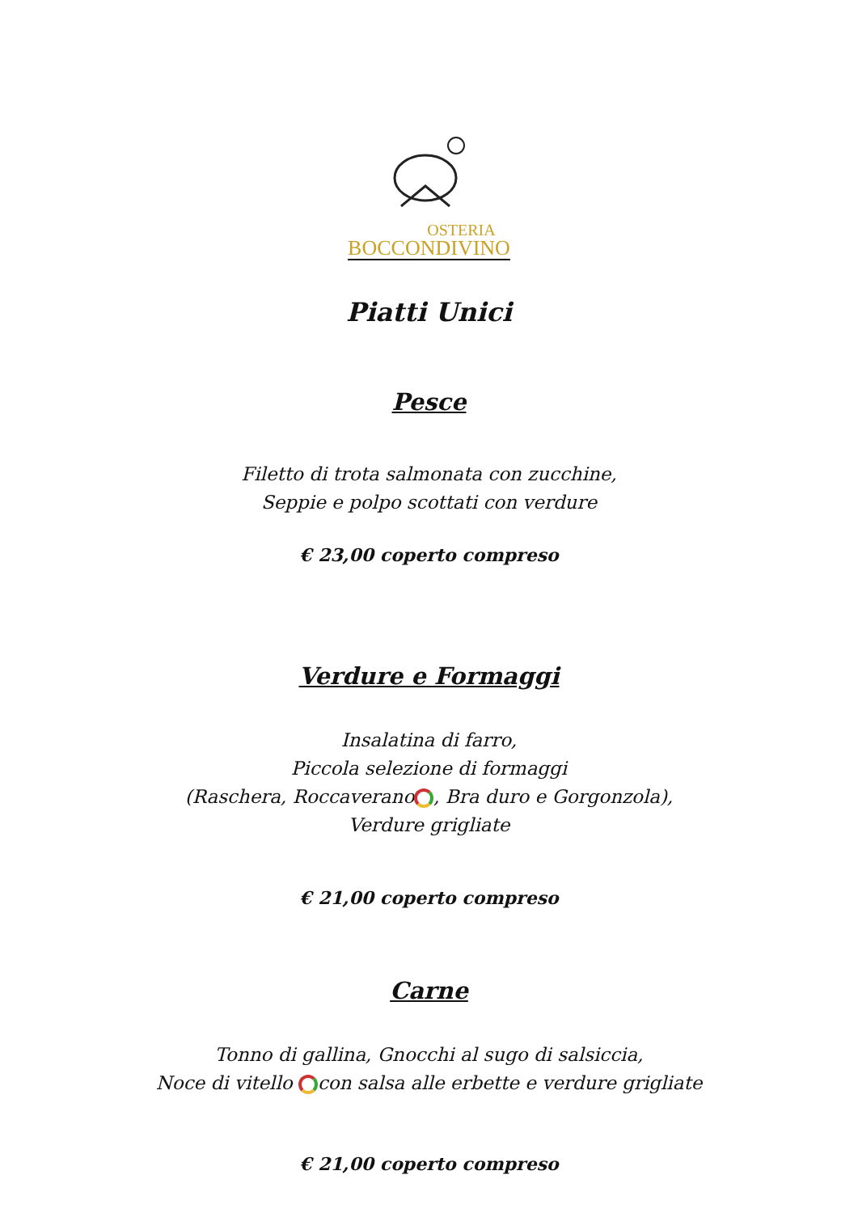OSTERIA
BOCCONDIVINO
Piatti Unici
Pesce
Filetto di trota salmonata con zucchine,
Seppie e polpo scottati con verdure
€ 23,00 coperto compreso
Verdure e Formaggi
Insalatina di farro,
Piccola selezione di formaggi
(Raschera, Roccaverano , Bra duro e Gorgonzola),
Verdure grigliate
€ 21,00 coperto compreso
Carne
Tonno di gallina, Gnocchi al sugo di salsiccia,
Noce di vitello con salsa alle erbette e verdure grigliate
€ 21,00 coperto compreso